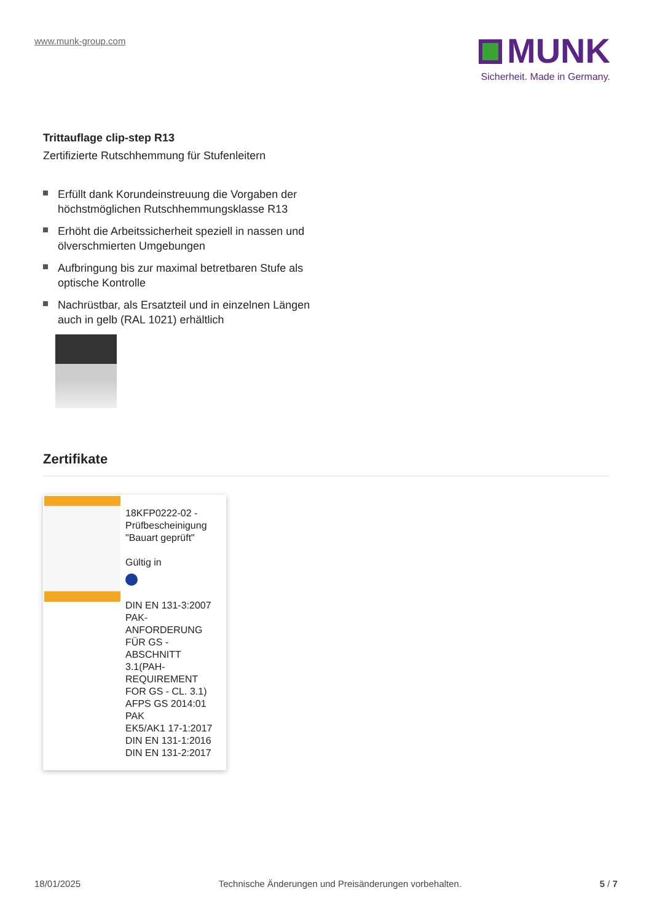www.munk-group.com
MUNK
Sicherheit. Made in Germany.
Trittauflage clip-step R13
Zertifizierte Rutschhemmung für Stufenleitern
Erfüllt dank Korundeinstreuung die Vorgaben der höchstmöglichen Rutschhemmungsklasse R13
Erhöht die Arbeitssicherheit speziell in nassen und ölverschmierten Umgebungen
Aufbringung bis zur maximal betretbaren Stufe als optische Kontrolle
Nachrüstbar, als Ersatzteil und in einzelnen Längen auch in gelb (RAL 1021) erhältlich
Zertifikate
18KFP0222-02 - Prüfbescheinigung "Bauart geprüft"
Gültig in
DIN EN 131-3:2007
PAK-ANFORDERUNG FÜR GS - ABSCHNITT 3.1(PAH-REQUIREMENT FOR GS - CL. 3.1)
AFPS GS 2014:01 PAK
EK5/AK1 17-1:2017
DIN EN 131-1:2016
DIN EN 131-2:2017
18/01/2025 Technische Änderungen und Preisänderungen vorbehalten. 5 / 7